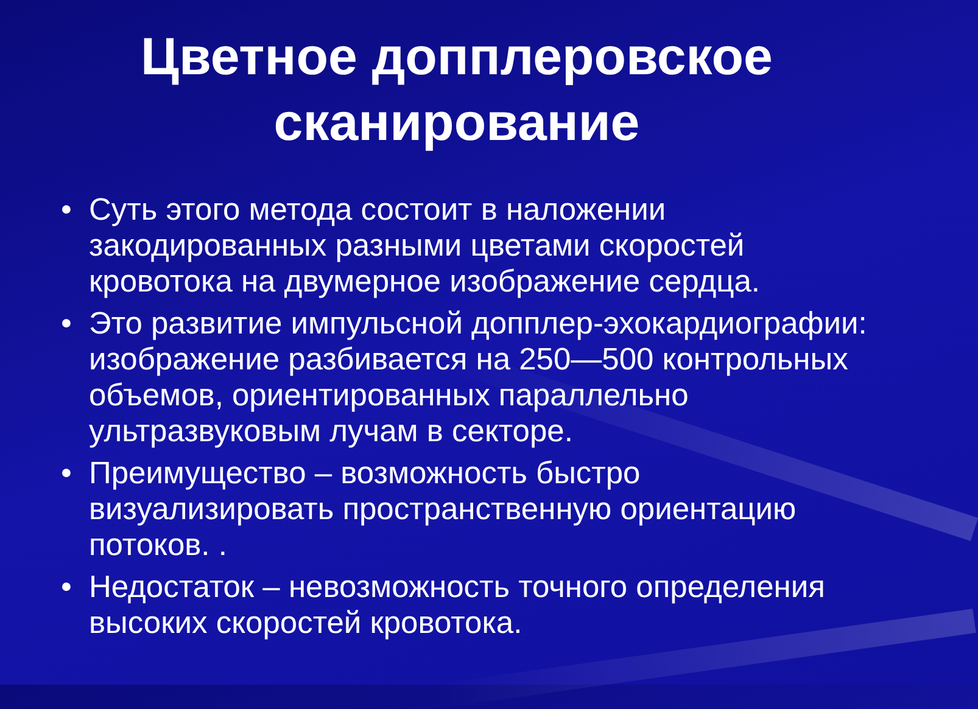Цветное допплеровское
сканирование
• Суть этого метода состоит в наложении закодированных разными цветами скоростей кровотока на двумерное изображение сердца.
• Это развитие импульсной допплер-эхокардиографии: изображение разбивается на 250—500 контрольных объемов, ориентированных параллельно ультразвуковым лучам в секторе.
• Преимущество – возможность быстро визуализировать пространственную ориентацию потоков. .
• Недостаток – невозможность точного определения высоких скоростей кровотока.